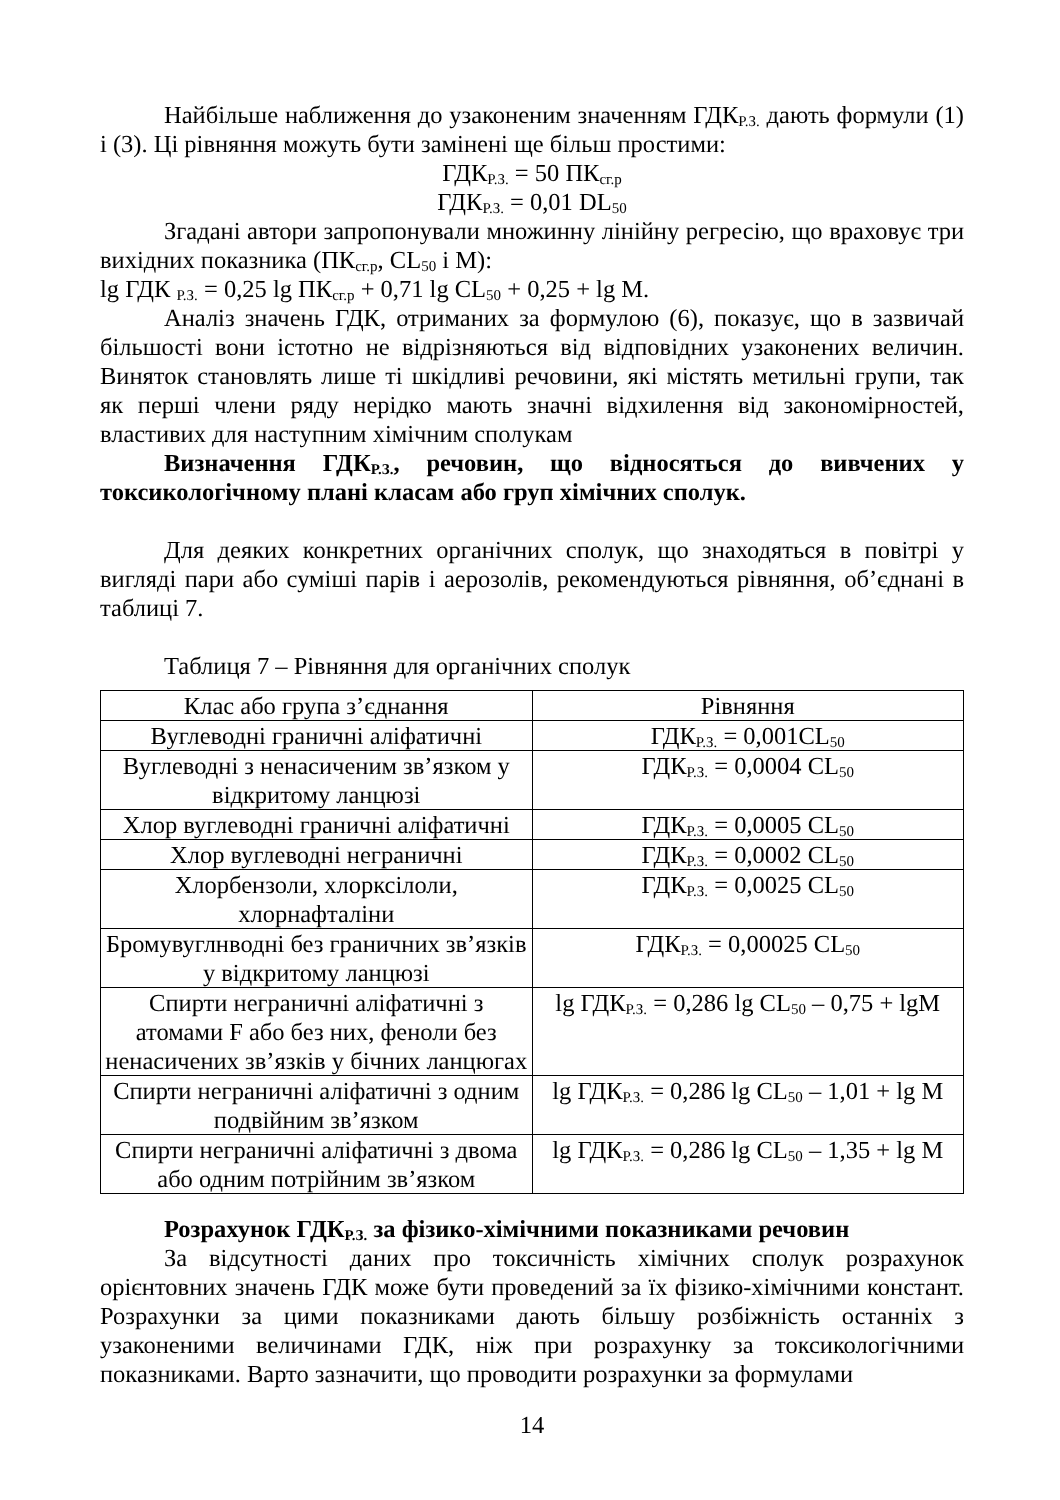Найбільше наближення до узаконеним значенням ГДК<sub>Р.З.</sub> дають формули (1) і (3). Ці рівняння можуть бути замінені ще більш простими:
ГДК<sub>Р.З.</sub> = 50 ПК<sub>сг.р</sub>
ГДК<sub>Р.З.</sub> = 0,01 DL<sub>50</sub>
Згадані автори запропонували множинну лінійну регресію, що враховує три вихідних показника (ПК<sub>сг.р</sub>, CL<sub>50</sub> і M):
lg ГДК <sub>Р.З.</sub> = 0,25 lg ПК<sub>сг.р</sub> + 0,71 lg CL<sub>50</sub> + 0,25 + lg M.
Аналіз значень ГДК, отриманих за формулою (6), показує, що в зазвичай більшості вони істотно не відрізняються від відповідних узаконених величин. Виняток становлять лише ті шкідливі речовини, які містять метильні групи, так як перші члени ряду нерідко мають значні відхилення від закономірностей, властивих для наступним хімічним сполукам
Визначення ГДК<sub>Р.З.</sub>, речовин, що відносяться до вивчених у токсикологічному плані класам або груп хімічних сполук.
Для деяких конкретних органічних сполук, що знаходяться в повітрі у вигляді пари або суміші парів і аерозолів, рекомендуються рівняння, об’єднані в таблиці 7.
Таблиця 7 – Рівняння для органічних сполук
| Клас або група з’єднання | Рівняння |
| --- | --- |
| Вуглеводні граничні аліфатичні | ГДК<sub>Р.З.</sub> = 0,001CL<sub>50</sub> |
| Вуглеводні з ненасиченим зв’язком у відкритому ланцюзі | ГДК<sub>Р.З.</sub> = 0,0004 CL<sub>50</sub> |
| Хлор вуглеводні граничні аліфатичні | ГДК<sub>Р.З.</sub> = 0,0005 CL<sub>50</sub> |
| Хлор вуглеводні неграничні | ГДК<sub>Р.З.</sub> = 0,0002 CL<sub>50</sub> |
| Хлорбензоли, хлорксілоли, хлорнафталіни | ГДК<sub>Р.З.</sub> = 0,0025 CL<sub>50</sub> |
| Бромувуглнводні без граничних зв’язків у відкритому ланцюзі | ГДК<sub>Р.З.</sub> = 0,00025 CL<sub>50</sub> |
| Спирти неграничні аліфатичні з атомами F або без них, феноли без ненасичених зв’язків у бічних ланцюгах | lg ГДК<sub>Р.З.</sub> = 0,286 lg CL<sub>50</sub> – 0,75 + lgM |
| Спирти неграничні аліфатичні з одним подвійним зв’язком | lg ГДК<sub>Р.З.</sub> = 0,286 lg CL<sub>50</sub> – 1,01 + lg M |
| Спирти неграничні аліфатичні з двома або одним потрійним зв’язком | lg ГДК<sub>Р.З.</sub> = 0,286 lg CL<sub>50</sub> – 1,35 + lg M |
Розрахунок ГДК<sub>Р.З.</sub> за фізико-хімічними показниками речовин
За відсутності даних про токсичність хімічних сполук розрахунок орієнтовних значень ГДК може бути проведений за їх фізико-хімічними констант. Розрахунки за цими показниками дають більшу розбіжність останніх з узаконеними величинами ГДК, ніж при розрахунку за токсикологічними показниками. Варто зазначити, що проводити розрахунки за формулами
14